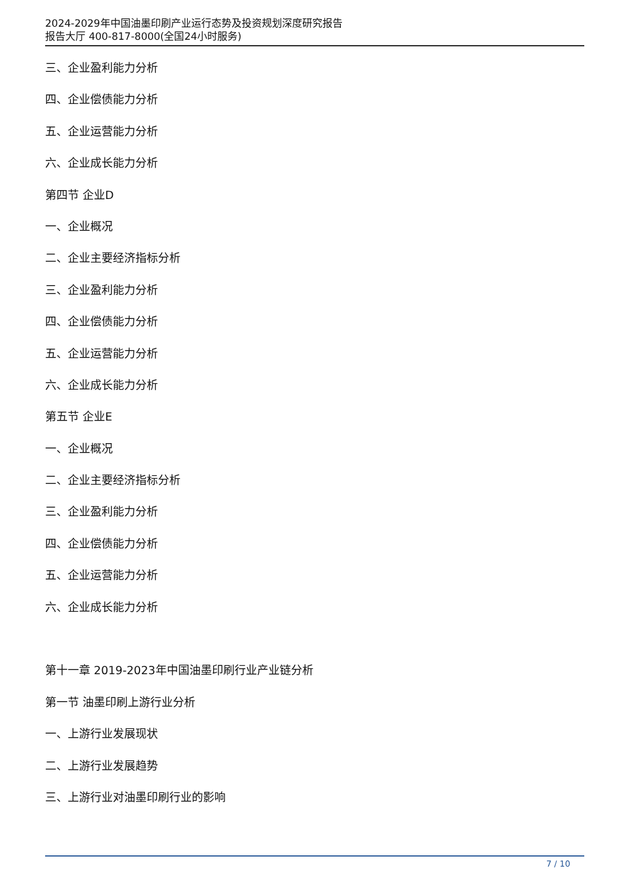2024-2029年中国油墨印刷产业运行态势及投资规划深度研究报告
报告大厅 400-817-8000(全国24小时服务)
三、企业盈利能力分析
四、企业偿债能力分析
五、企业运营能力分析
六、企业成长能力分析
第四节 企业D
一、企业概况
二、企业主要经济指标分析
三、企业盈利能力分析
四、企业偿债能力分析
五、企业运营能力分析
六、企业成长能力分析
第五节 企业E
一、企业概况
二、企业主要经济指标分析
三、企业盈利能力分析
四、企业偿债能力分析
五、企业运营能力分析
六、企业成长能力分析
第十一章 2019-2023年中国油墨印刷行业产业链分析
第一节 油墨印刷上游行业分析
一、上游行业发展现状
二、上游行业发展趋势
三、上游行业对油墨印刷行业的影响
7 / 10